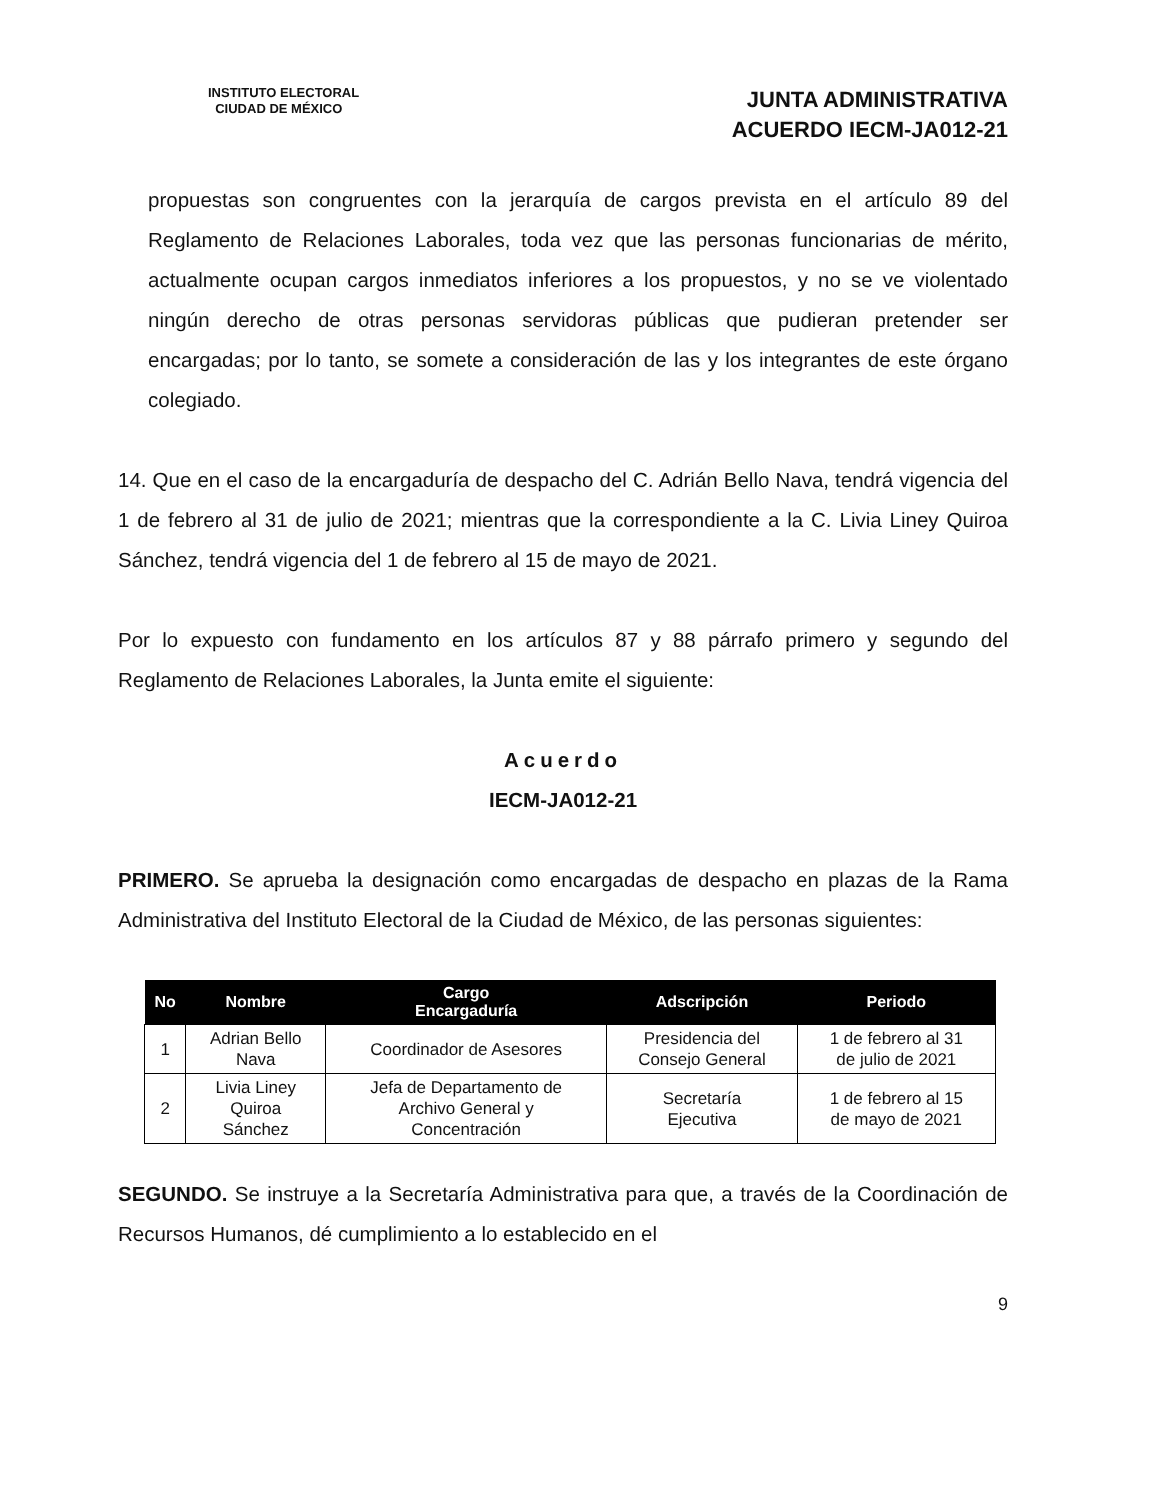INSTITUTO ELECTORAL
CIUDAD DE MÉXICO
JUNTA ADMINISTRATIVA
ACUERDO IECM-JA012-21
propuestas son congruentes con la jerarquía de cargos prevista en el artículo 89 del Reglamento de Relaciones Laborales, toda vez que las personas funcionarias de mérito, actualmente ocupan cargos inmediatos inferiores a los propuestos, y no se ve violentado ningún derecho de otras personas servidoras públicas que pudieran pretender ser encargadas; por lo tanto, se somete a consideración de las y los integrantes de este órgano colegiado.
14. Que en el caso de la encargaduría de despacho del C. Adrián Bello Nava, tendrá vigencia del 1 de febrero al 31 de julio de 2021; mientras que la correspondiente a la C. Livia Liney Quiroa Sánchez, tendrá vigencia del 1 de febrero al 15 de mayo de 2021.
Por lo expuesto con fundamento en los artículos 87 y 88 párrafo primero y segundo del Reglamento de Relaciones Laborales, la Junta emite el siguiente:
Acuerdo
IECM-JA012-21
PRIMERO. Se aprueba la designación como encargadas de despacho en plazas de la Rama Administrativa del Instituto Electoral de la Ciudad de México, de las personas siguientes:
| No | Nombre | Cargo Encargaduría | Adscripción | Periodo |
| --- | --- | --- | --- | --- |
| 1 | Adrian Bello Nava | Coordinador de Asesores | Presidencia del Consejo General | 1 de febrero al 31 de julio de 2021 |
| 2 | Livia Liney Quiroa Sánchez | Jefa de Departamento de Archivo General y Concentración | Secretaría Ejecutiva | 1 de febrero al 15 de mayo de 2021 |
SEGUNDO. Se instruye a la Secretaría Administrativa para que, a través de la Coordinación de Recursos Humanos, dé cumplimiento a lo establecido en el
9